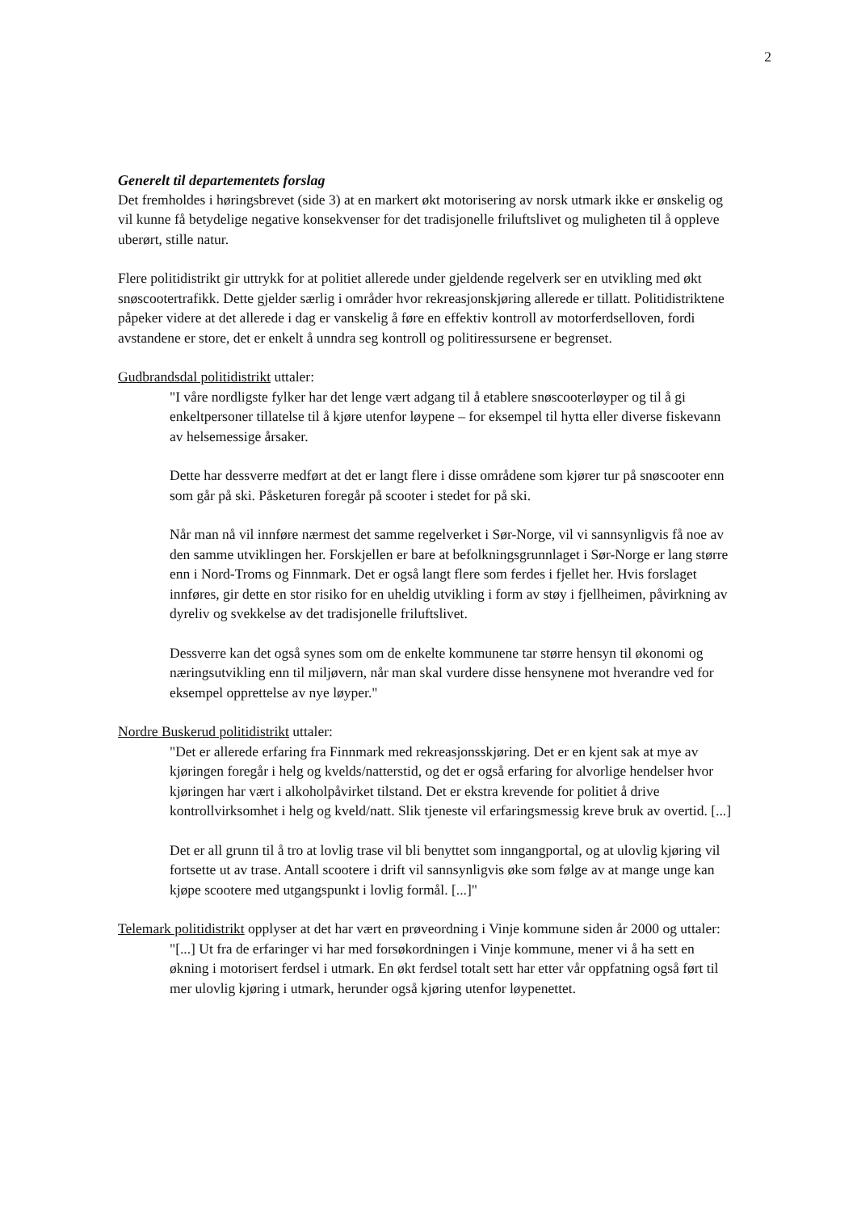2
Generelt til departementets forslag
Det fremholdes i høringsbrevet (side 3) at en markert økt motorisering av norsk utmark ikke er ønskelig og vil kunne få betydelige negative konsekvenser for det tradisjonelle friluftslivet og muligheten til å oppleve uberørt, stille natur.
Flere politidistrikt gir uttrykk for at politiet allerede under gjeldende regelverk ser en utvikling med økt snøscootertrafikk. Dette gjelder særlig i områder hvor rekreasjonskjøring allerede er tillatt. Politidistriktene påpeker videre at det allerede i dag er vanskelig å føre en effektiv kontroll av motorferdselloven, fordi avstandene er store, det er enkelt å unndra seg kontroll og politiressursene er begrenset.
Gudbrandsdal politidistrikt uttaler:
"I våre nordligste fylker har det lenge vært adgang til å etablere snøscooterløyper og til å gi enkeltpersoner tillatelse til å kjøre utenfor løypene – for eksempel til hytta eller diverse fiskevann av helsemessige årsaker.
Dette har dessverre medført at det er langt flere i disse områdene som kjører tur på snøscooter enn som går på ski. Påsketuren foregår på scooter i stedet for på ski.
Når man nå vil innføre nærmest det samme regelverket i Sør-Norge, vil vi sannsynligvis få noe av den samme utviklingen her. Forskjellen er bare at befolkningsgrunnlaget i Sør-Norge er lang større enn i Nord-Troms og Finnmark. Det er også langt flere som ferdes i fjellet her. Hvis forslaget innføres, gir dette en stor risiko for en uheldig utvikling i form av støy i fjellheimen, påvirkning av dyreliv og svekkelse av det tradisjonelle friluftslivet.
Dessverre kan det også synes som om de enkelte kommunene tar større hensyn til økonomi og næringsutvikling enn til miljøvern, når man skal vurdere disse hensynene mot hverandre ved for eksempel opprettelse av nye løyper."
Nordre Buskerud politidistrikt uttaler:
"Det er allerede erfaring fra Finnmark med rekreasjonsskjøring. Det er en kjent sak at mye av kjøringen foregår i helg og kvelds/natterstid, og det er også erfaring for alvorlige hendelser hvor kjøringen har vært i alkoholpåvirket tilstand. Det er ekstra krevende for politiet å drive kontrollvirksomhet i helg og kveld/natt. Slik tjeneste vil erfaringsmessig kreve bruk av overtid. [...]
Det er all grunn til å tro at lovlig trase vil bli benyttet som inngangportal, og at ulovlig kjøring vil fortsette ut av trase. Antall scootere i drift vil sannsynligvis øke som følge av at mange unge kan kjøpe scootere med utgangspunkt i lovlig formål. [...]"
Telemark politidistrikt opplyser at det har vært en prøveordning i Vinje kommune siden år 2000 og uttaler:
"[...] Ut fra de erfaringer vi har med forsøkordningen i Vinje kommune, mener vi å ha sett en økning i motorisert ferdsel i utmark. En økt ferdsel totalt sett har etter vår oppfatning også ført til mer ulovlig kjøring i utmark, herunder også kjøring utenfor løypenettet.